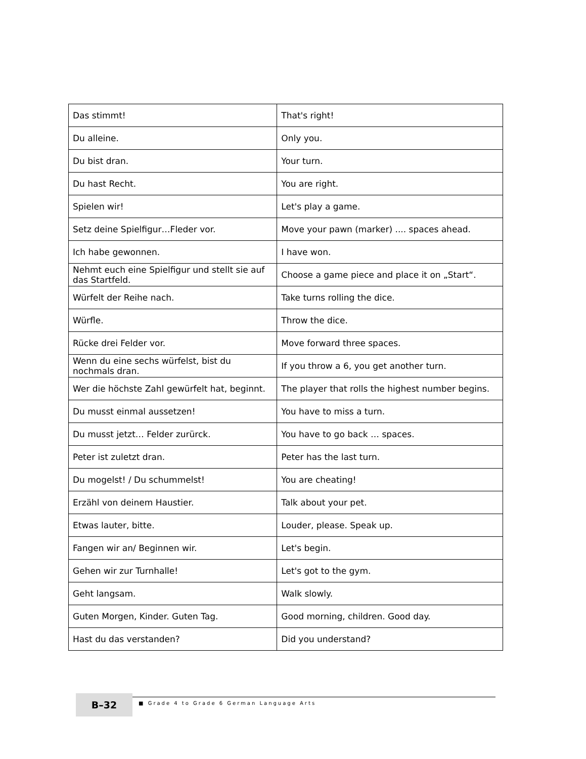| Das stimmt! | That's right! |
| Du alleine. | Only you. |
| Du bist dran. | Your turn. |
| Du hast Recht. | You are right. |
| Spielen wir! | Let's play a game. |
| Setz deine Spielfigur…Fleder vor. | Move your pawn (marker) .... spaces ahead. |
| Ich habe gewonnen. | I have won. |
| Nehmt euch eine Spielfigur und stellt sie auf das Startfeld. | Choose a game piece and place it on „Start“. |
| Würfelt der Reihe nach. | Take turns rolling the dice. |
| Würfle. | Throw the dice. |
| Rücke drei Felder vor. | Move forward three spaces. |
| Wenn du eine sechs würfelst, bist du nochmals dran. | If you throw a 6, you get another turn. |
| Wer die höchste Zahl gewürfelt hat, beginnt. | The player that rolls the highest number begins. |
| Du musst einmal aussetzen! | You have to miss a turn. |
| Du musst jetzt… Felder zurürck. | You have to go back … spaces. |
| Peter ist zuletzt dran. | Peter has the last turn. |
| Du mogelst! / Du schummelst! | You are cheating! |
| Erzähl von deinem Haustier. | Talk about your pet. |
| Etwas lauter, bitte. | Louder, please. Speak up. |
| Fangen wir an/ Beginnen wir. | Let's begin. |
| Gehen wir zur Turnhalle! | Let's got to the gym. |
| Geht langsam. | Walk slowly. |
| Guten Morgen, Kinder. Guten Tag. | Good morning, children. Good day. |
| Hast du das verstanden? | Did you understand? |
B–32
■ Grade 4 to Grade 6 German Language Arts